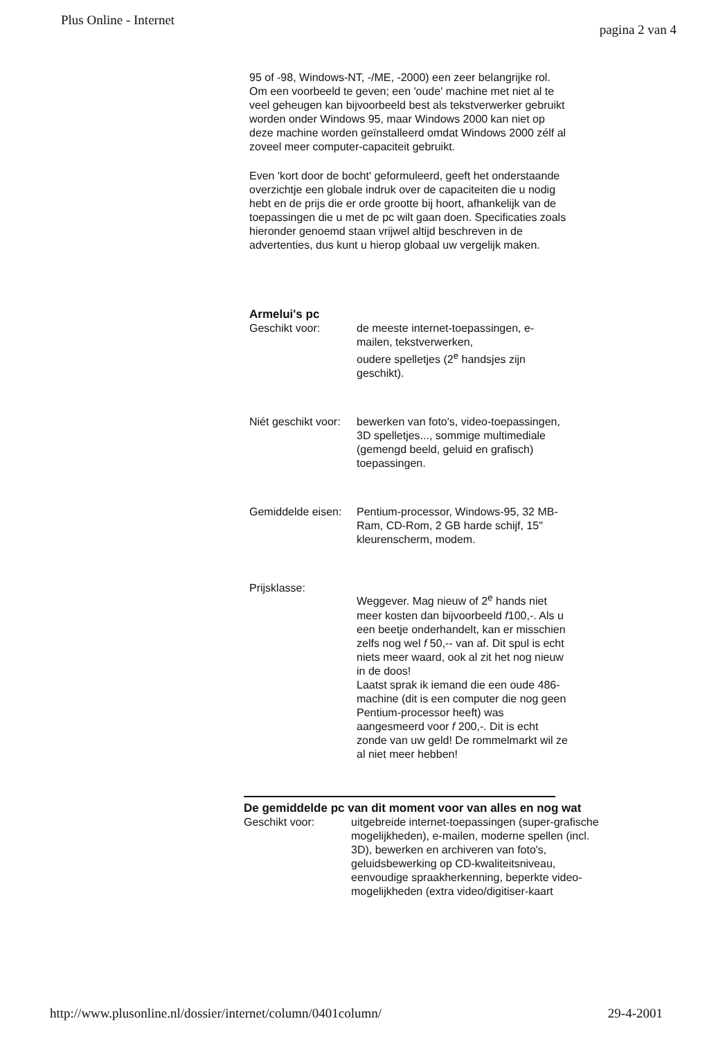Plus Online - Internet pagina 2 van 4
95 of -98, Windows-NT, -/ME, -2000) een zeer belangrijke rol. Om een voorbeeld te geven; een 'oude' machine met niet al te veel geheugen kan bijvoorbeeld best als tekstverwerker gebruikt worden onder Windows 95, maar Windows 2000 kan niet op deze machine worden geïnstalleerd omdat Windows 2000 zélf al zoveel meer computer-capaciteit gebruikt.
Even 'kort door de bocht' geformuleerd, geeft het onderstaande overzichtje een globale indruk over de capaciteiten die u nodig hebt en de prijs die er orde grootte bij hoort, afhankelijk van de toepassingen die u met de pc wilt gaan doen. Specificaties zoals hieronder genoemd staan vrijwel altijd beschreven in de advertenties, dus kunt u hierop globaal uw vergelijk maken.
Armelui's pc
Geschikt voor: de meeste internet-toepassingen, e-mailen, tekstverwerken,
oudere spelletjes (2<sup>e</sup> handsjes zijn geschikt).
Niét geschikt voor:
bewerken van foto's, video-toepassingen, 3D spelletjes..., sommige multimediale (gemengd beeld, geluid en grafisch) toepassingen.
Gemiddelde eisen:
Pentium-processor, Windows-95, 32 MB-Ram, CD-Rom, 2 GB harde schijf, 15" kleurenscherm, modem.
Prijsklasse:
Weggever. Mag nieuw of 2<sup>e</sup> hands niet meer kosten dan bijvoorbeeld f100,-. Als u een beetje onderhandelt, kan er misschien zelfs nog wel f 50,-- van af. Dit spul is echt niets meer waard, ook al zit het nog nieuw in de doos!
Laatst sprak ik iemand die een oude 486-machine (dit is een computer die nog geen Pentium-processor heeft) was aangesmeerd voor f 200,-. Dit is echt zonde van uw geld! De rommelmarkt wil ze al niet meer hebben!
De gemiddelde pc van dit moment voor van alles en nog wat
Geschikt voor: uitgebreide internet-toepassingen (super-grafische mogelijkheden), e-mailen, moderne spellen (incl. 3D), bewerken en archiveren van foto's, geluidsbewerking op CD-kwaliteitsniveau, eenvoudige spraakherkenning, beperkte video-mogelijkheden (extra video/digitiser-kaart
http://www.plusonline.nl/dossier/internet/column/0401column/ 29-4-2001